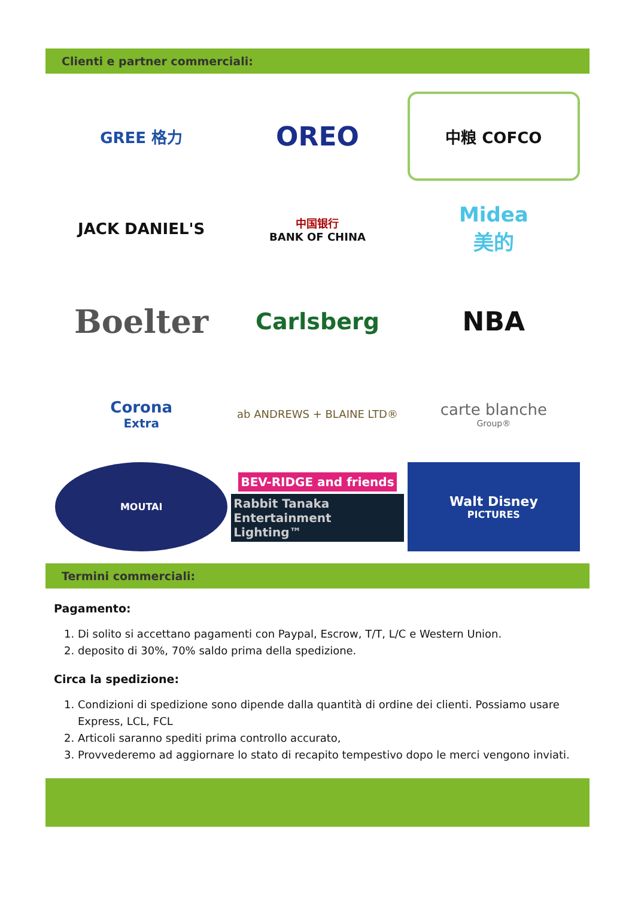Clienti e partner commerciali:
GREE 格力
OREO
中粮 COFCO
JACK DANIEL'S
中国银行
BANK OF CHINA
Midea
美的
Boelter
Carlsberg
NBA
Corona
Extra
ab ANDREWS + BLAINE LTD®
carte blanche
Group®
MOUTAI
BEV-RIDGE and friends
Rabbit Tanaka Entertainment Lighting™
Walt Disney
PICTURES
Termini commerciali:
Pagamento:
1. Di solito si accettano pagamenti con Paypal, Escrow, T/T, L/C e Western Union.
2. deposito di 30%, 70% saldo prima della spedizione.
Circa la spedizione:
1. Condizioni di spedizione sono dipende dalla quantità di ordine dei clienti. Possiamo usare Express, LCL, FCL
2. Articoli saranno spediti prima controllo accurato,
3. Provvederemo ad aggiornare lo stato di recapito tempestivo dopo le merci vengono inviati.